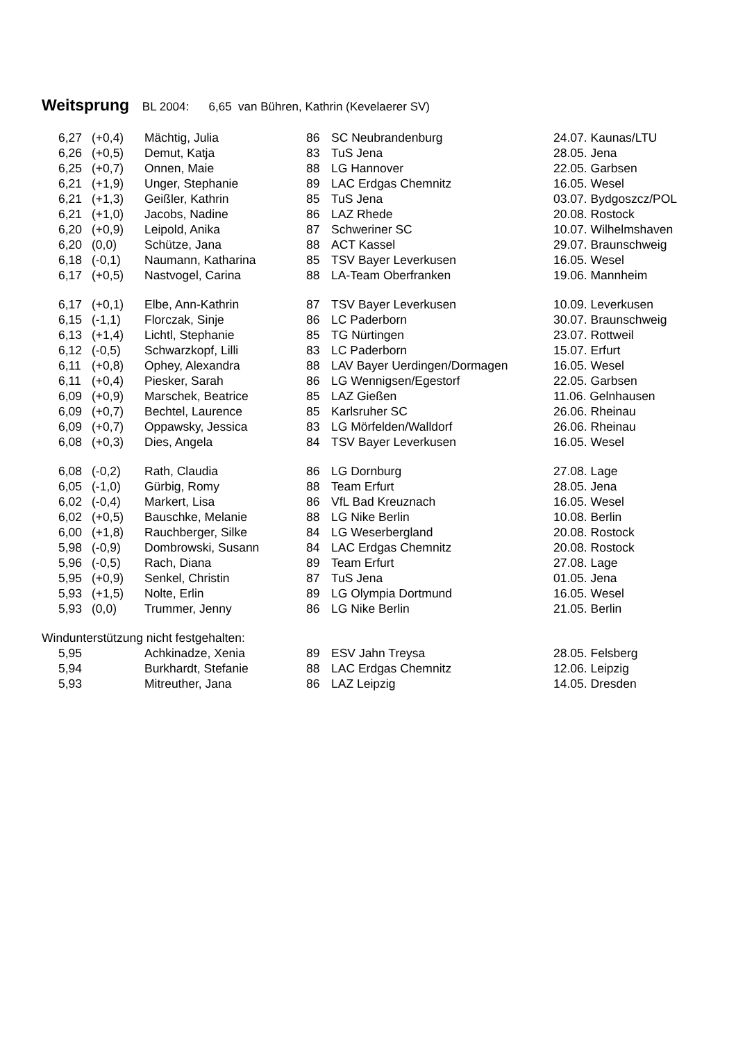Weitsprung BL 2004: 6,65 van Bühren, Kathrin (Kevelaerer SV)
| | 6,27 | (+0,4) | Mächtig, Julia | 86 | SC Neubrandenburg | 24.07. Kaunas/LTU |
| | 6,26 | (+0,5) | Demut, Katja | 83 | TuS Jena | 28.05. Jena |
| | 6,25 | (+0,7) | Onnen, Maie | 88 | LG Hannover | 22.05. Garbsen |
| | 6,21 | (+1,9) | Unger, Stephanie | 89 | LAC Erdgas Chemnitz | 16.05. Wesel |
| | 6,21 | (+1,3) | Geißler, Kathrin | 85 | TuS Jena | 03.07. Bydgoszcz/POL |
| | 6,21 | (+1,0) | Jacobs, Nadine | 86 | LAZ Rhede | 20.08. Rostock |
| | 6,20 | (+0,9) | Leipold, Anika | 87 | Schweriner SC | 10.07. Wilhelmshaven |
| | 6,20 | (0,0) | Schütze, Jana | 88 | ACT Kassel | 29.07. Braunschweig |
| | 6,18 | (-0,1) | Naumann, Katharina | 85 | TSV Bayer Leverkusen | 16.05. Wesel |
| | 6,17 | (+0,5) | Nastvogel, Carina | 88 | LA-Team Oberfranken | 19.06. Mannheim |
| | 6,17 | (+0,1) | Elbe, Ann-Kathrin | 87 | TSV Bayer Leverkusen | 10.09. Leverkusen |
| | 6,15 | (-1,1) | Florczak, Sinje | 86 | LC Paderborn | 30.07. Braunschweig |
| | 6,13 | (+1,4) | Lichtl, Stephanie | 85 | TG Nürtingen | 23.07. Rottweil |
| | 6,12 | (-0,5) | Schwarzkopf, Lilli | 83 | LC Paderborn | 15.07. Erfurt |
| | 6,11 | (+0,8) | Ophey, Alexandra | 88 | LAV Bayer Uerdingen/Dormagen | 16.05. Wesel |
| | 6,11 | (+0,4) | Piesker, Sarah | 86 | LG Wennigsen/Egestorf | 22.05. Garbsen |
| | 6,09 | (+0,9) | Marschek, Beatrice | 85 | LAZ Gießen | 11.06. Gelnhausen |
| | 6,09 | (+0,7) | Bechtel, Laurence | 85 | Karlsruher SC | 26.06. Rheinau |
| | 6,09 | (+0,7) | Oppawsky, Jessica | 83 | LG Mörfelden/Walldorf | 26.06. Rheinau |
| | 6,08 | (+0,3) | Dies, Angela | 84 | TSV Bayer Leverkusen | 16.05. Wesel |
| | 6,08 | (-0,2) | Rath, Claudia | 86 | LG Dornburg | 27.08. Lage |
| | 6,05 | (-1,0) | Gürbig, Romy | 88 | Team Erfurt | 28.05. Jena |
| | 6,02 | (-0,4) | Markert, Lisa | 86 | VfL Bad Kreuznach | 16.05. Wesel |
| | 6,02 | (+0,5) | Bauschke, Melanie | 88 | LG Nike Berlin | 10.08. Berlin |
| | 6,00 | (+1,8) | Rauchberger, Silke | 84 | LG Weserbergland | 20.08. Rostock |
| | 5,98 | (-0,9) | Dombrowski, Susann | 84 | LAC Erdgas Chemnitz | 20.08. Rostock |
| | 5,96 | (-0,5) | Rach, Diana | 89 | Team Erfurt | 27.08. Lage |
| | 5,95 | (+0,9) | Senkel, Christin | 87 | TuS Jena | 01.05. Jena |
| | 5,93 | (+1,5) | Nolte, Erlin | 89 | LG Olympia Dortmund | 16.05. Wesel |
| | 5,93 | (0,0) | Trummer, Jenny | 86 | LG Nike Berlin | 21.05. Berlin |
| Windunterstützung nicht festgehalten: | | | | | | |
| | 5,95 | | Achkinadze, Xenia | 89 | ESV Jahn Treysa | 28.05. Felsberg |
| | 5,94 | | Burkhardt, Stefanie | 88 | LAC Erdgas Chemnitz | 12.06. Leipzig |
| | 5,93 | | Mitreuther, Jana | 86 | LAZ Leipzig | 14.05. Dresden |